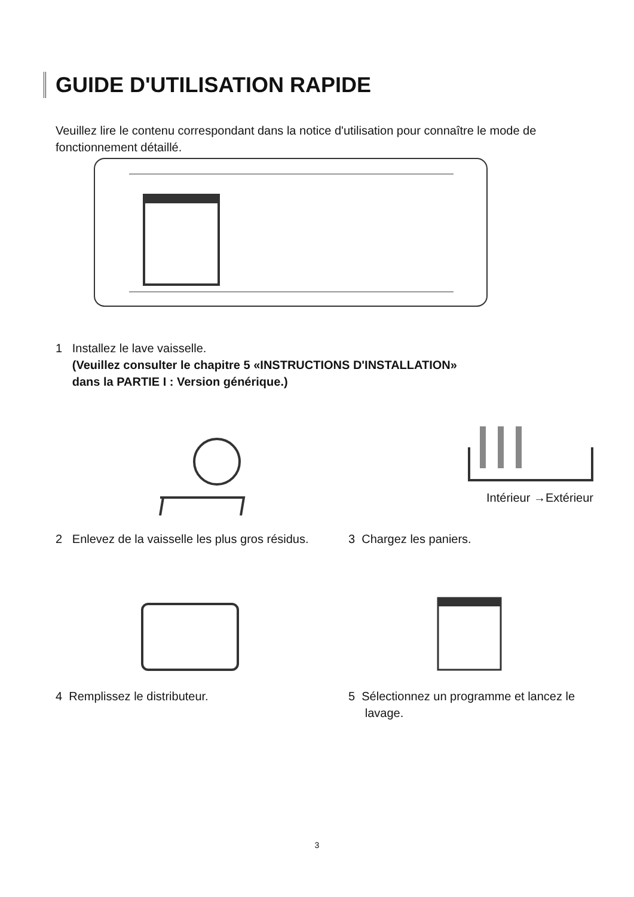GUIDE D'UTILISATION RAPIDE
Veuillez lire le contenu correspondant dans la notice d'utilisation pour connaître le mode de fonctionnement détaillé.
1 Installez le lave vaisselle.
(Veuillez consulter le chapitre 5 «INSTRUCTIONS D'INSTALLATION»
dans la PARTIE I : Version générique.)
2 Enlevez de la vaisselle les plus gros résidus.
Intérieur →Extérieur
3 Chargez les paniers.
4 Remplissez le distributeur.
5 Sélectionnez un programme et lancez le
lavage.
3